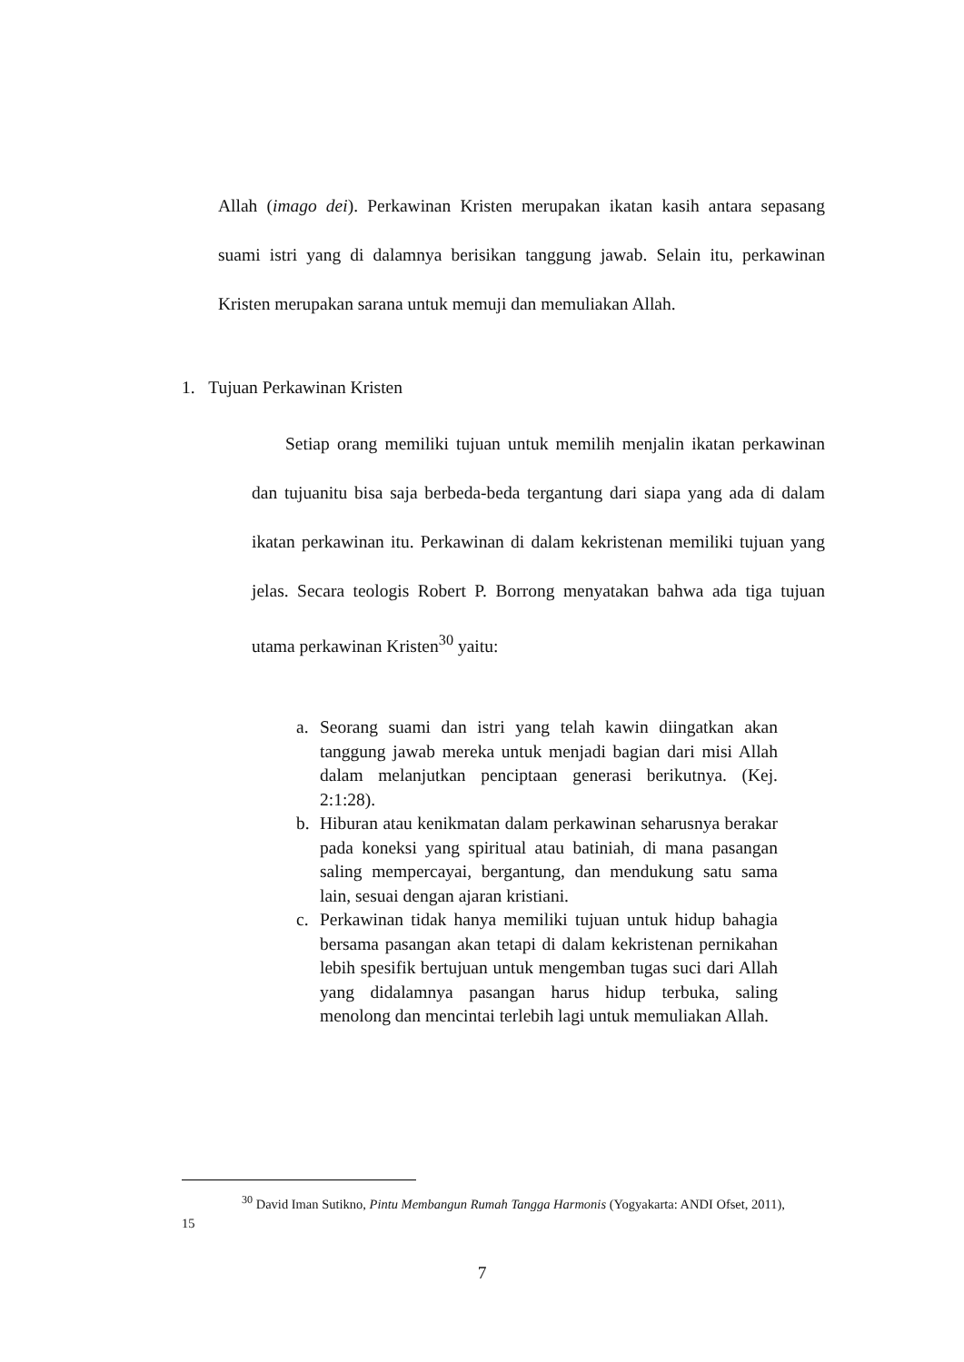Allah (imago dei). Perkawinan Kristen merupakan ikatan kasih antara sepasang suami istri yang di dalamnya berisikan tanggung jawab. Selain itu, perkawinan Kristen merupakan sarana untuk memuji dan memuliakan Allah.
1. Tujuan Perkawinan Kristen
Setiap orang memiliki tujuan untuk memilih menjalin ikatan perkawinan dan tujuanitu bisa saja berbeda-beda tergantung dari siapa yang ada di dalam ikatan perkawinan itu. Perkawinan di dalam kekristenan memiliki tujuan yang jelas. Secara teologis Robert P. Borrong menyatakan bahwa ada tiga tujuan utama perkawinan Kristen<sup>30</sup> yaitu:
a. Seorang suami dan istri yang telah kawin diingatkan akan tanggung jawab mereka untuk menjadi bagian dari misi Allah dalam melanjutkan penciptaan generasi berikutnya. (Kej. 2:1:28).
b. Hiburan atau kenikmatan dalam perkawinan seharusnya berakar pada koneksi yang spiritual atau batiniah, di mana pasangan saling mempercayai, bergantung, dan mendukung satu sama lain, sesuai dengan ajaran kristiani.
c. Perkawinan tidak hanya memiliki tujuan untuk hidup bahagia bersama pasangan akan tetapi di dalam kekristenan pernikahan lebih spesifik bertujuan untuk mengemban tugas suci dari Allah yang didalamnya pasangan harus hidup terbuka, saling menolong dan mencintai terlebih lagi untuk memuliakan Allah.
<sup>30</sup> David Iman Sutikno, Pintu Membangun Rumah Tangga Harmonis (Yogyakarta: ANDI Ofset, 2011), 15
7